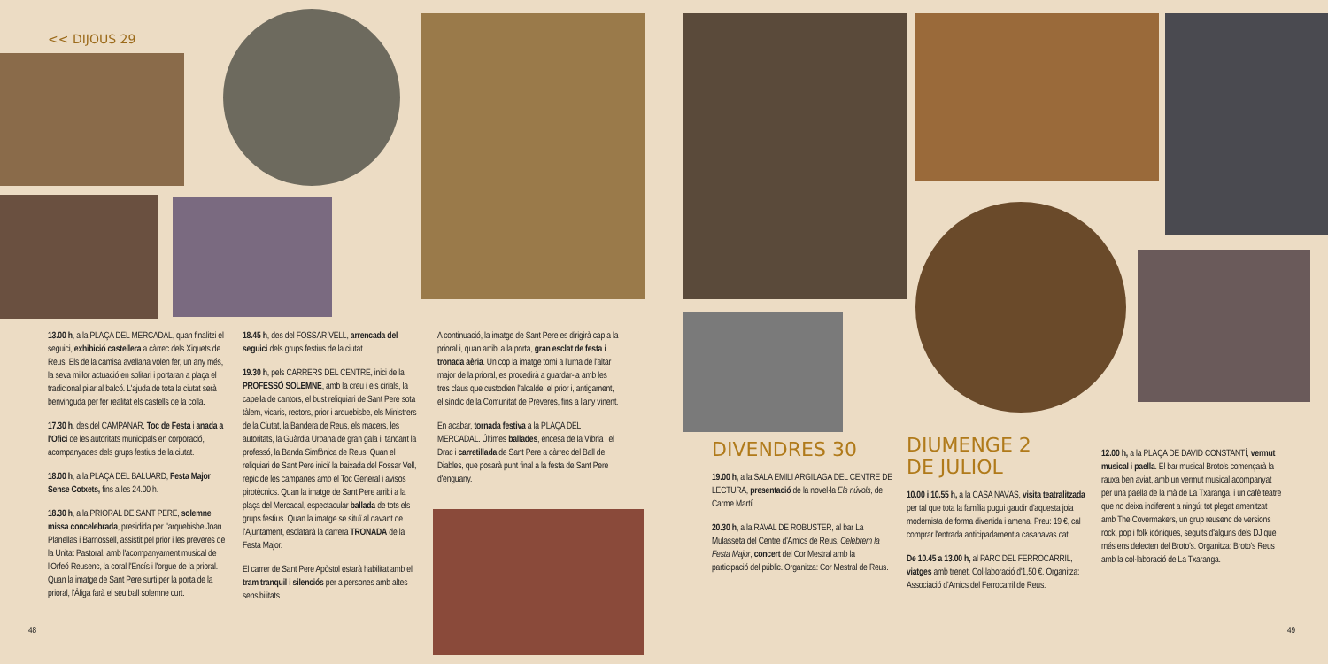<< DIJOUS 29
13.00 h, a la PLAÇA DEL MERCADAL, quan finalitzi el seguici, exhibició castellera a càrrec dels Xiquets de Reus. Els de la camisa avellana volen fer, un any més, la seva millor actuació en solitari i portaran a plaça el tradicional pilar al balcó. L'ajuda de tota la ciutat serà benvinguda per fer realitat els castells de la colla.
17.30 h, des del CAMPANAR, Toc de Festa i anada a l'Ofici de les autoritats municipals en corporació, acompanyades dels grups festius de la ciutat.
18.00 h, a la PLAÇA DEL BALUARD, Festa Major Sense Cotxets, fins a les 24.00 h.
18.30 h, a la PRIORAL DE SANT PERE, solemne missa concelebrada, presidida per l'arquebisbe Joan Planellas i Barnossell, assistit pel prior i les preveres de la Unitat Pastoral, amb l'acompanyament musical de l'Orfeó Reusenc, la coral l'Encís i l'orgue de la prioral. Quan la imatge de Sant Pere surti per la porta de la prioral, l'Àliga farà el seu ball solemne curt.
18.45 h, des del FOSSAR VELL, arrencada del seguici dels grups festius de la ciutat.
19.30 h, pels CARRERS DEL CENTRE, inici de la PROFESSÓ SOLEMNE, amb la creu i els cirials, la capella de cantors, el bust reliquiari de Sant Pere sota tàlem, vicaris, rectors, prior i arquebisbe, els Ministrers de la Ciutat, la Bandera de Reus, els macers, les autoritats, la Guàrdia Urbana de gran gala i, tancant la professó, la Banda Simfònica de Reus. Quan el reliquiari de Sant Pere iniciï la baixada del Fossar Vell, repic de les campanes amb el Toc General i avisos pirotècnics. Quan la imatge de Sant Pere arribi a la plaça del Mercadal, espectacular ballada de tots els grups festius. Quan la imatge se situï al davant de l'Ajuntament, esclatarà la darrera TRONADA de la Festa Major.
El carrer de Sant Pere Apòstol estarà habilitat amb el tram tranquil i silenciós per a persones amb altes sensibilitats.
A continuació, la imatge de Sant Pere es dirigirà cap a la prioral i, quan arribi a la porta, gran esclat de festa i tronada aèria. Un cop la imatge torni a l'urna de l'altar major de la prioral, es procedirà a guardar-la amb les tres claus que custodien l'alcalde, el prior i, antigament, el síndic de la Comunitat de Preveres, fins a l'any vinent.
En acabar, tornada festiva a la PLAÇA DEL MERCADAL. Últimes ballades, encesa de la Víbria i el Drac i carretillada de Sant Pere a càrrec del Ball de Diables, que posarà punt final a la festa de Sant Pere d'enguany.
48
DIVENDRES 30
19.00 h, a la SALA EMILI ARGILAGA DEL CENTRE DE LECTURA, presentació de la novel·la Els núvols, de Carme Martí.
20.30 h, a la RAVAL DE ROBUSTER, al bar La Mulasseta del Centre d'Amics de Reus, Celebrem la Festa Major, concert del Cor Mestral amb la participació del públic. Organitza: Cor Mestral de Reus.
DIUMENGE 2
DE JULIOL
10.00 i 10.55 h, a la CASA NAVÀS, visita teatralitzada per tal que tota la família pugui gaudir d'aquesta joia modernista de forma divertida i amena. Preu: 19 €, cal comprar l'entrada anticipadament a casanavas.cat.
De 10.45 a 13.00 h, al PARC DEL FERROCARRIL, viatges amb trenet. Col·laboració d'1,50 €. Organitza: Associació d'Amics del Ferrocarril de Reus.
12.00 h, a la PLAÇA DE DAVID CONSTANTÍ, vermut musical i paella. El bar musical Broto's començarà la rauxa ben aviat, amb un vermut musical acompanyat per una paella de la mà de La Txaranga, i un cafè teatre que no deixa indiferent a ningú; tot plegat amenitzat amb The Covermakers, un grup reusenc de versions rock, pop i folk icòniques, seguits d'alguns dels DJ que més ens delecten del Broto's. Organitza: Broto's Reus amb la col·laboració de La Txaranga.
49